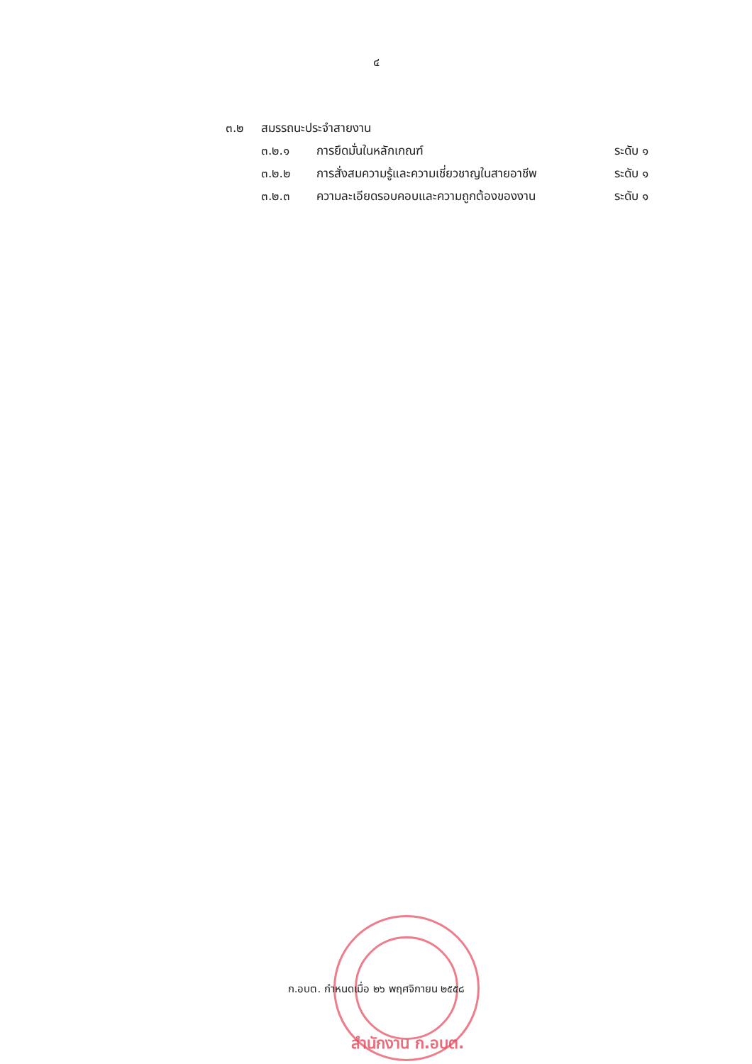๔
๓.๒ สมรรถนะประจำสายงาน
๓.๒.๑ การยึดมั่นในหลักเกณฑ์ ระดับ ๑
๓.๒.๒ การสั่งสมความรู้และความเชี่ยวชาญในสายอาชีพ ระดับ ๑
๓.๒.๓ ความละเอียดรอบคอบและความถูกต้องของงาน ระดับ ๑
ก.อบต. กำหนดเมื่อ ๒๖ พฤศจิกายน ๒๕๕๘
สำนักงาน ก.อบต.